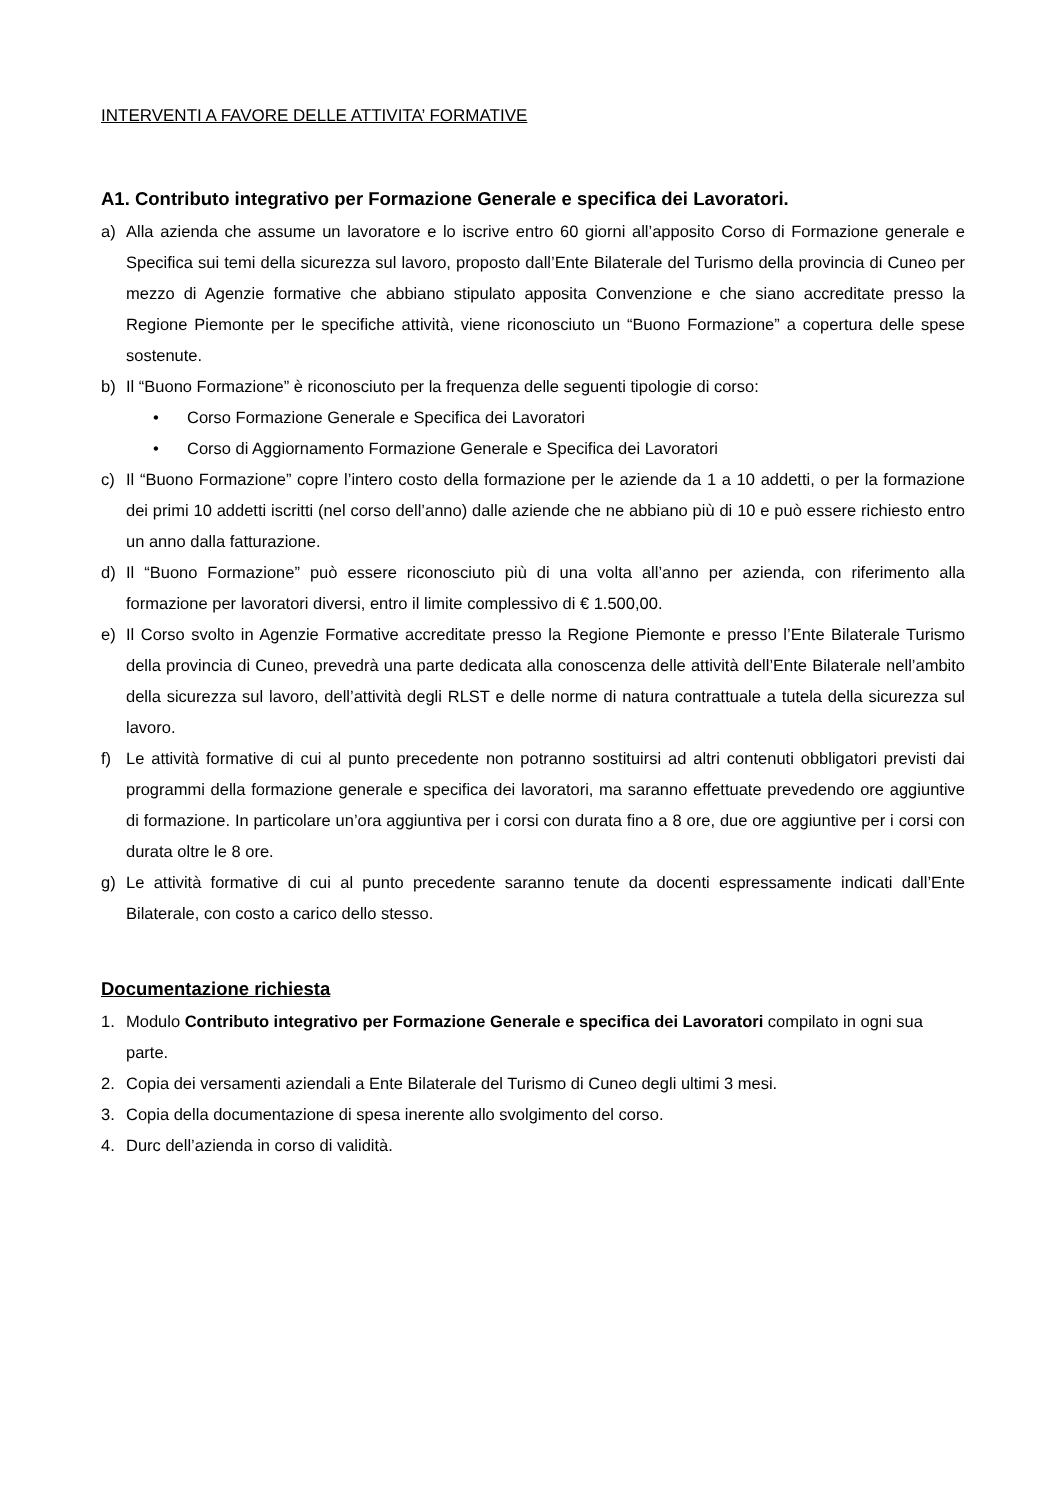INTERVENTI A FAVORE DELLE ATTIVITA’ FORMATIVE
A1. Contributo integrativo per Formazione Generale e specifica dei Lavoratori.
a) Alla azienda che assume un lavoratore e lo iscrive entro 60 giorni all’apposito Corso di Formazione generale e Specifica sui temi della sicurezza sul lavoro, proposto dall’Ente Bilaterale del Turismo della provincia di Cuneo per mezzo di Agenzie formative che abbiano stipulato apposita Convenzione e che siano accreditate presso la Regione Piemonte per le specifiche attività, viene riconosciuto un “Buono Formazione” a copertura delle spese sostenute.
b) Il “Buono Formazione” è riconosciuto per la frequenza delle seguenti tipologie di corso:
• Corso Formazione Generale e Specifica dei Lavoratori
• Corso di Aggiornamento Formazione Generale e Specifica dei Lavoratori
c) Il “Buono Formazione” copre l’intero costo della formazione per le aziende da 1 a 10 addetti, o per la formazione dei primi 10 addetti iscritti (nel corso dell’anno) dalle aziende che ne abbiano più di 10 e può essere richiesto entro un anno dalla fatturazione.
d) Il “Buono Formazione” può essere riconosciuto più di una volta all’anno per azienda, con riferimento alla formazione per lavoratori diversi, entro il limite complessivo di € 1.500,00.
e) Il Corso svolto in Agenzie Formative accreditate presso la Regione Piemonte e presso l’Ente Bilaterale Turismo della provincia di Cuneo, prevedrà una parte dedicata alla conoscenza delle attività dell’Ente Bilaterale nell’ambito della sicurezza sul lavoro, dell’attività degli RLST e delle norme di natura contrattuale a tutela della sicurezza sul lavoro.
f) Le attività formative di cui al punto precedente non potranno sostituirsi ad altri contenuti obbligatori previsti dai programmi della formazione generale e specifica dei lavoratori, ma saranno effettuate prevedendo ore aggiuntive di formazione. In particolare un’ora aggiuntiva per i corsi con durata fino a 8 ore, due ore aggiuntive per i corsi con durata oltre le 8 ore.
g) Le attività formative di cui al punto precedente saranno tenute da docenti espressamente indicati dall’Ente Bilaterale, con costo a carico dello stesso.
Documentazione richiesta
1. Modulo Contributo integrativo per Formazione Generale e specifica dei Lavoratori compilato in ogni sua parte.
2. Copia dei versamenti aziendali a Ente Bilaterale del Turismo di Cuneo degli ultimi 3 mesi.
3. Copia della documentazione di spesa inerente allo svolgimento del corso.
4. Durc dell’azienda in corso di validità.